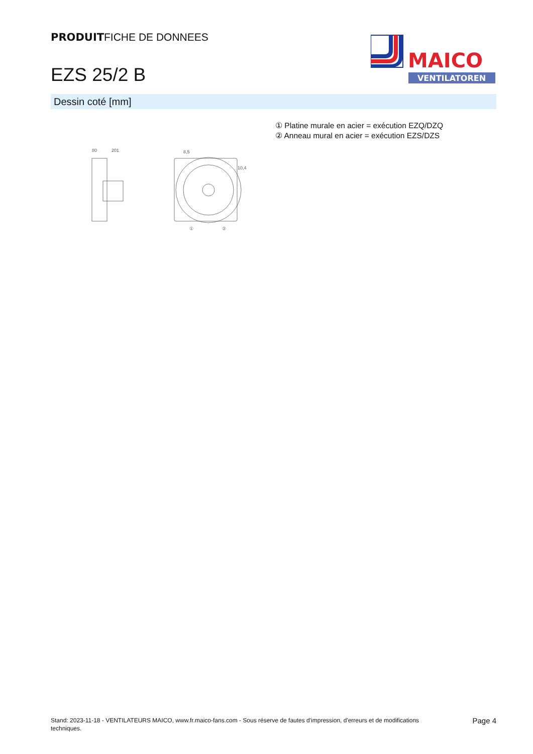PRODUITFICHE DE DONNEES
EZS 25/2 B
MAICO
VENTILATOREN
Dessin coté [mm]
① Platine murale en acier = exécution EZQ/DZQ
② Anneau mural en acier = exécution EZS/DZS
80
201
8,5
10,4
①
②
Stand: 2023-11-18 - VENTILATEURS MAICO, www.fr.maico-fans.com - Sous réserve de fautes d'impression, d'erreurs et de modifications techniques.
Page 4